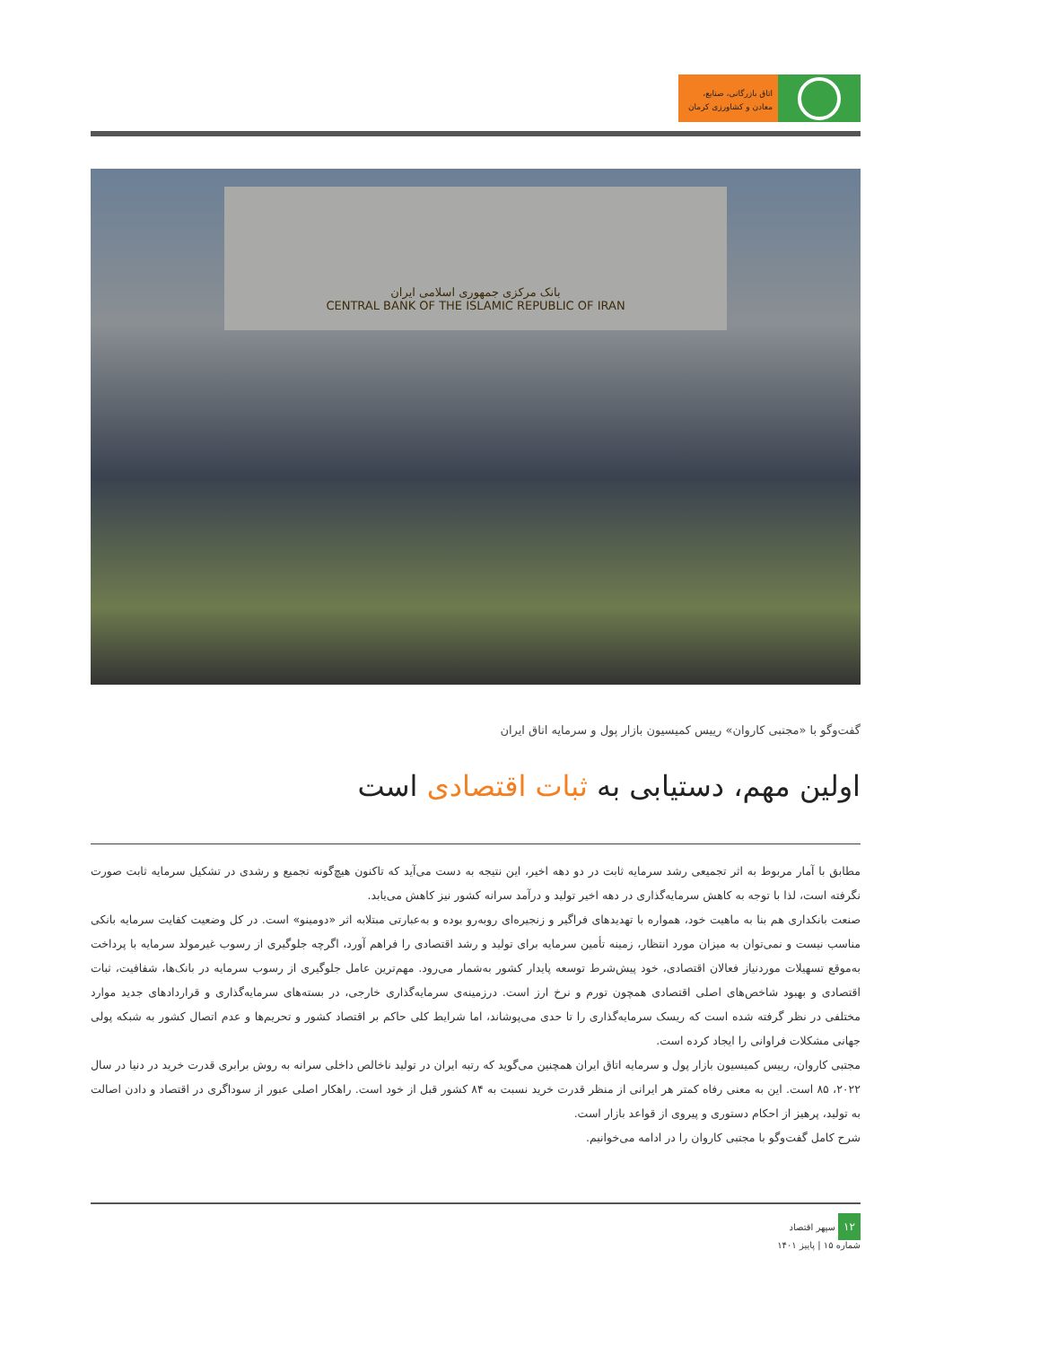اتاق بازرگانی، صنایع،
معادن و کشاورزی کرمان
بانک مرکزی جمهوری اسلامی ایران
CENTRAL BANK OF THE ISLAMIC REPUBLIC OF IRAN
گفت‌وگو با «مجتبی کاروان» رییس کمیسیون بازار پول و سرمایه اتاق ایران
اولین مهم، دستیابی به ثبات اقتصادی است
مطابق با آمار مربوط به اثر تجمیعی رشد سرمایه ثابت در دو دهه اخیر، این نتیجه به دست می‌آید که تاکنون هیچ‌گونه تجمیع و رشدی در تشکیل سرمایه ثابت صورت نگرفته است، لذا با توجه به کاهش سرمایه‌گذاری در دهه اخیر تولید و درآمد سرانه کشور نیز کاهش می‌یابد.
صنعت بانکداری هم بنا به ماهیت خود، همواره با تهدیدهای فراگیر و زنجیره‌ای روبه‌رو بوده و به‌عبارتی مبتلابه اثر «دومینو» است. در کل وضعیت کفایت سرمایه بانکی مناسب نیست و نمی‌توان به میزان مورد انتظار، زمینه تأمین سرمایه برای تولید و رشد اقتصادی را فراهم آورد، اگرچه جلوگیری از رسوب غیرمولد سرمایه با پرداخت به‌موقع تسهیلات موردنیاز فعالان اقتصادی، خود پیش‌شرط توسعه پایدار کشور به‌شمار می‌رود. مهم‌ترین عامل جلوگیری از رسوب سرمایه در بانک‌ها، شفافیت، ثبات اقتصادی و بهبود شاخص‌های اصلی اقتصادی همچون تورم و نرخ ارز است. درزمینه‌ی سرمایه‌گذاری خارجی، در بسته‌های سرمایه‌گذاری و قراردادهای جدید موارد مختلفی در نظر گرفته شده است که ریسک سرمایه‌گذاری را تا حدی می‌پوشاند، اما شرایط کلی حاکم بر اقتصاد کشور و تحریم‌ها و عدم اتصال کشور به شبکه پولی جهانی مشکلات فراوانی را ایجاد کرده است.
مجتبی کاروان، رییس کمیسیون بازار پول و سرمایه اتاق ایران همچنین می‌گوید که رتبه ایران در تولید ناخالص داخلی سرانه به روش برابری قدرت خرید در دنیا در سال ۲۰۲۲، ۸۵ است. این به معنی رفاه کمتر هر ایرانی از منظر قدرت خرید نسبت به ۸۴ کشور قبل از خود است. راهکار اصلی عبور از سوداگری در اقتصاد و دادن اصالت به تولید، پرهیز از احکام دستوری و پیروی از قواعد بازار است.
شرح کامل گفت‌وگو با مجتبی کاروان را در ادامه می‌خوانیم.
۱۲ سپهر اقتصاد
شماره ۱۵ | پاییز ۱۴۰۱